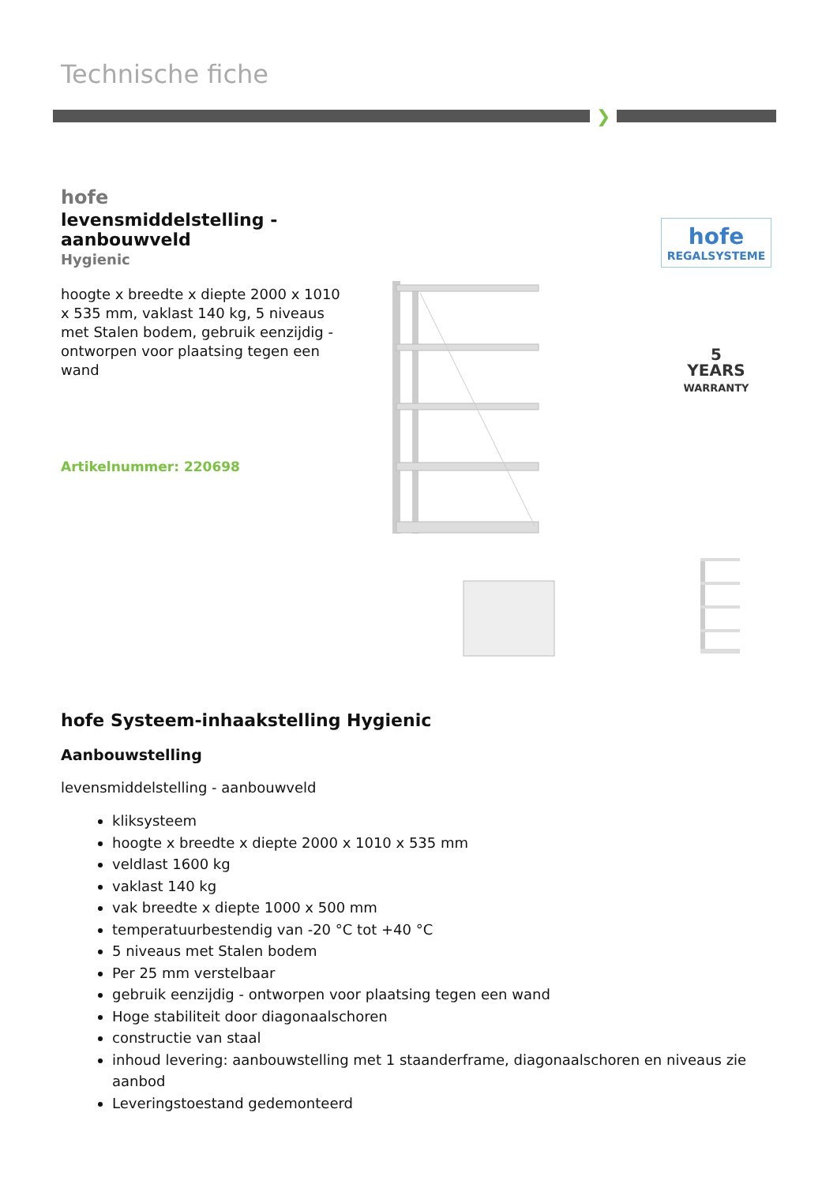Technische fiche
❯
hofe
levensmiddelstelling - aanbouwveld
Hygienic
hoogte x breedte x diepte 2000 x 1010 x 535 mm, vaklast 140 kg, 5 niveaus met Stalen bodem, gebruik eenzijdig - ontworpen voor plaatsing tegen een wand
Artikelnummer: 220698
hofe
REGALSYSTEME
5
YEARS
WARRANTY
hofe Systeem-inhaakstelling Hygienic
Aanbouwstelling
levensmiddelstelling - aanbouwveld
kliksysteem
hoogte x breedte x diepte 2000 x 1010 x 535 mm
veldlast 1600 kg
vaklast 140 kg
vak breedte x diepte 1000 x 500 mm
temperatuurbestendig van -20 °C tot +40 °C
5 niveaus met Stalen bodem
Per 25 mm verstelbaar
gebruik eenzijdig - ontworpen voor plaatsing tegen een wand
Hoge stabiliteit door diagonaalschoren
constructie van staal
inhoud levering: aanbouwstelling met 1 staanderframe, diagonaalschoren en niveaus zie aanbod
Leveringstoestand gedemonteerd